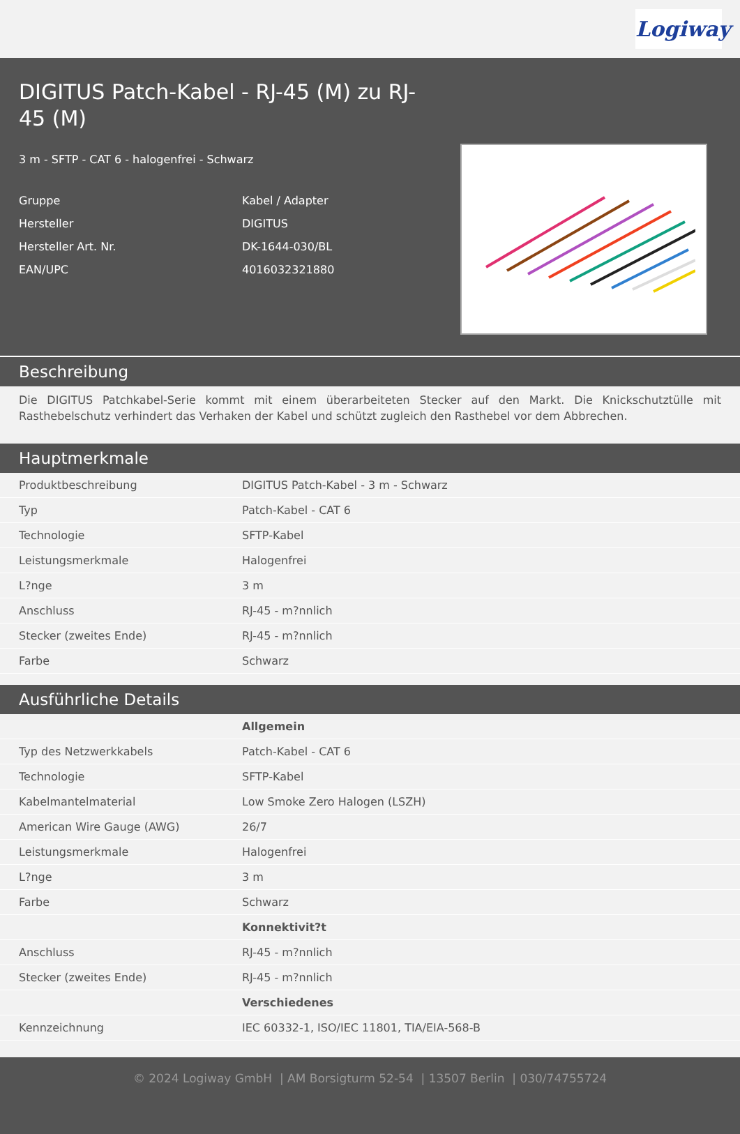Logiway
DIGITUS Patch-Kabel - RJ-45 (M) zu RJ-45 (M)
3 m - SFTP - CAT 6 - halogenfrei - Schwarz
Gruppe
Kabel / Adapter
Hersteller
DIGITUS
Hersteller Art. Nr.
DK-1644-030/BL
EAN/UPC
4016032321880
Beschreibung
Die DIGITUS Patchkabel-Serie kommt mit einem überarbeiteten Stecker auf den Markt. Die Knickschutztülle mit Rasthebelschutz verhindert das Verhaken der Kabel und schützt zugleich den Rasthebel vor dem Abbrechen.
Hauptmerkmale
| Produktbeschreibung | DIGITUS Patch-Kabel - 3 m - Schwarz |
| Typ | Patch-Kabel - CAT 6 |
| Technologie | SFTP-Kabel |
| Leistungsmerkmale | Halogenfrei |
| L?nge | 3 m |
| Anschluss | RJ-45 - m?nnlich |
| Stecker (zweites Ende) | RJ-45 - m?nnlich |
| Farbe | Schwarz |
Ausführliche Details
| | Allgemein |
| Typ des Netzwerkkabels | Patch-Kabel - CAT 6 |
| Technologie | SFTP-Kabel |
| Kabelmantelmaterial | Low Smoke Zero Halogen (LSZH) |
| American Wire Gauge (AWG) | 26/7 |
| Leistungsmerkmale | Halogenfrei |
| L?nge | 3 m |
| Farbe | Schwarz |
| | Konnektivit?t |
| Anschluss | RJ-45 - m?nnlich |
| Stecker (zweites Ende) | RJ-45 - m?nnlich |
| | Verschiedenes |
| Kennzeichnung | IEC 60332-1, ISO/IEC 11801, TIA/EIA-568-B |
© 2024 Logiway GmbH | AM Borsigturm 52-54 | 13507 Berlin | 030/74755724